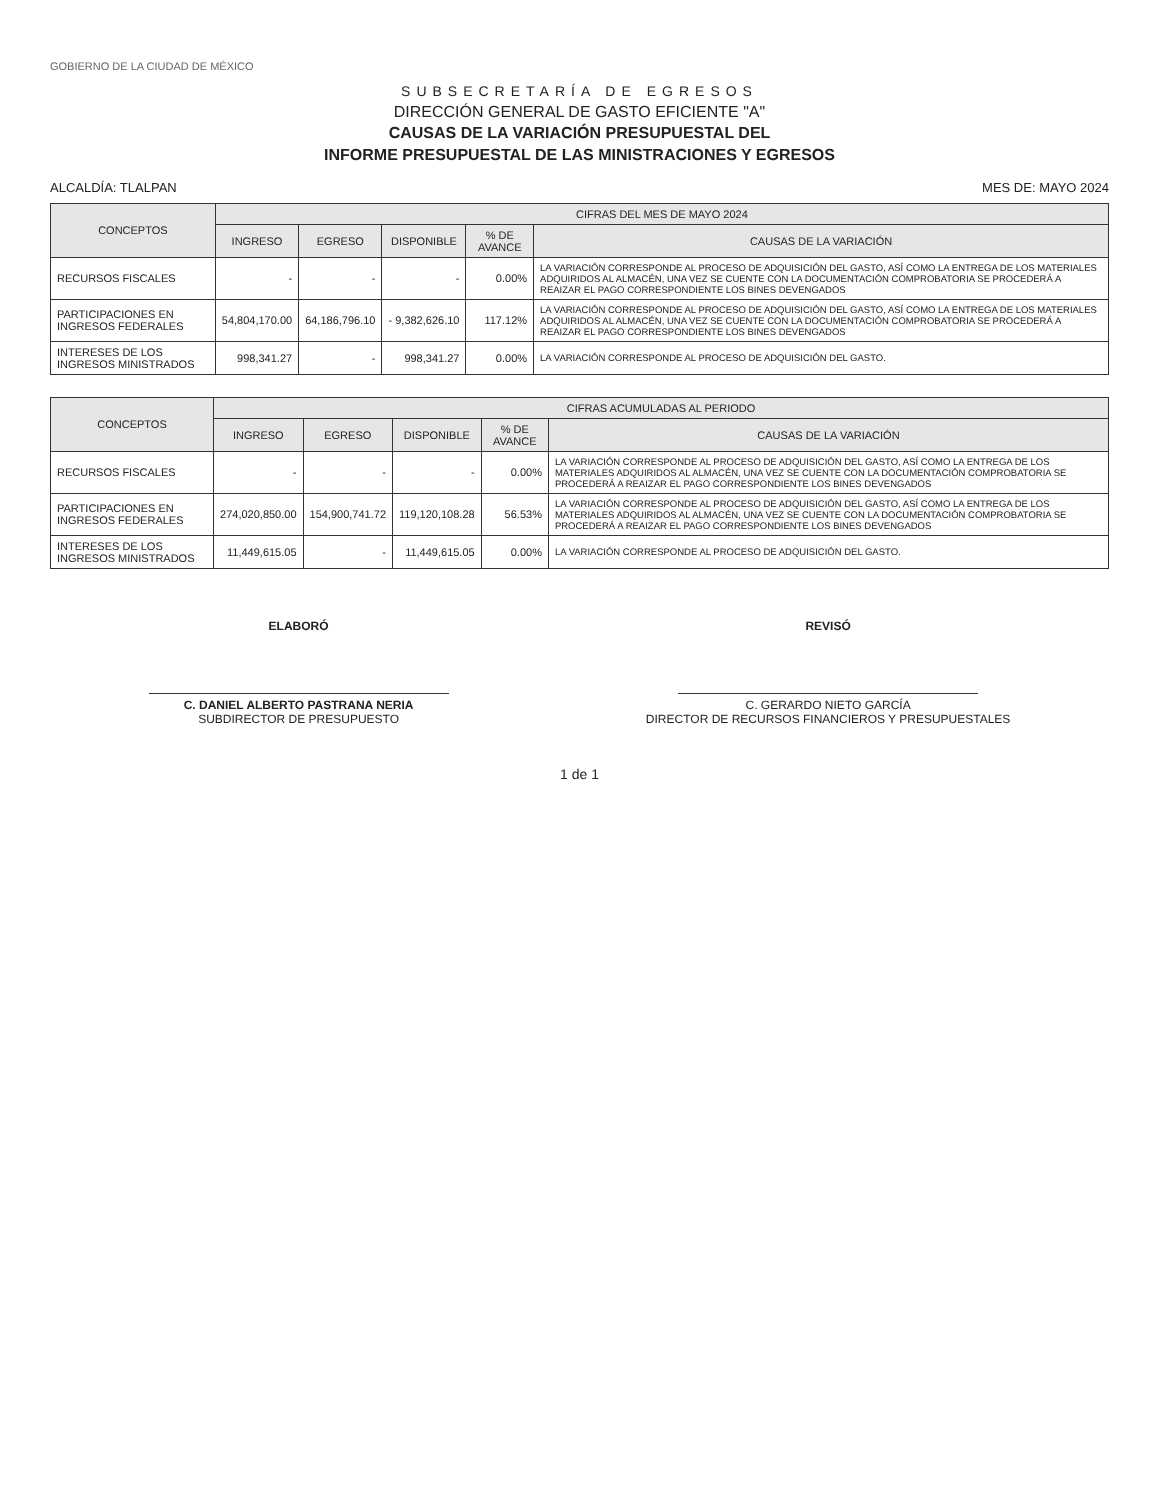GOBIERNO DE LA CIUDAD DE MÉXICO
SUBSECRETARÍA DE EGRESOS
DIRECCIÓN GENERAL DE GASTO EFICIENTE "A"
CAUSAS DE LA VARIACIÓN PRESUPUESTAL DEL
INFORME PRESUPUESTAL DE LAS MINISTRACIONES Y EGRESOS
ALCALDÍA: TLALPAN MES DE: MAYO 2024
| CONCEPTOS | CIFRAS DEL MES DE MAYO 2024 | | | | |
| --- | --- | --- | --- | --- | --- |
| | INGRESO | EGRESO | DISPONIBLE | % DE AVANCE | CAUSAS DE LA VARIACIÓN |
| RECURSOS FISCALES | - | - | - | 0.00% | LA VARIACIÓN CORRESPONDE AL PROCESO DE ADQUISICIÓN DEL GASTO, ASÍ COMO LA ENTREGA DE LOS MATERIALES ADQUIRIDOS AL ALMACÉN, UNA VEZ SE CUENTE CON LA DOCUMENTACIÓN COMPROBATORIA SE PROCEDERÁ A REAIZAR EL PAGO CORRESPONDIENTE LOS BINES DEVENGADOS |
| PARTICIPACIONES EN INGRESOS FEDERALES | 54,804,170.00 | 64,186,796.10 | - 9,382,626.10 | 117.12% | LA VARIACIÓN CORRESPONDE AL PROCESO DE ADQUISICIÓN DEL GASTO, ASÍ COMO LA ENTREGA DE LOS MATERIALES ADQUIRIDOS AL ALMACÉN, UNA VEZ SE CUENTE CON LA DOCUMENTACIÓN COMPROBATORIA SE PROCEDERÁ A REAIZAR EL PAGO CORRESPONDIENTE LOS BINES DEVENGADOS |
| INTERESES DE LOS INGRESOS MINISTRADOS | 998,341.27 | - | 998,341.27 | 0.00% | LA VARIACIÓN CORRESPONDE AL PROCESO DE ADQUISICIÓN DEL GASTO. |
| CONCEPTOS | CIFRAS ACUMULADAS AL PERIODO | | | | |
| --- | --- | --- | --- | --- | --- |
| | INGRESO | EGRESO | DISPONIBLE | % DE AVANCE | CAUSAS DE LA VARIACIÓN |
| RECURSOS FISCALES | - | - | - | 0.00% | LA VARIACIÓN CORRESPONDE AL PROCESO DE ADQUISICIÓN DEL GASTO, ASÍ COMO LA ENTREGA DE LOS MATERIALES ADQUIRIDOS AL ALMACÉN, UNA VEZ SE CUENTE CON LA DOCUMENTACIÓN COMPROBATORIA SE PROCEDERÁ A REAIZAR EL PAGO CORRESPONDIENTE LOS BINES DEVENGADOS |
| PARTICIPACIONES EN INGRESOS FEDERALES | 274,020,850.00 | 154,900,741.72 | 119,120,108.28 | 56.53% | LA VARIACIÓN CORRESPONDE AL PROCESO DE ADQUISICIÓN DEL GASTO, ASÍ COMO LA ENTREGA DE LOS MATERIALES ADQUIRIDOS AL ALMACÉN, UNA VEZ SE CUENTE CON LA DOCUMENTACIÓN COMPROBATORIA SE PROCEDERÁ A REAIZAR EL PAGO CORRESPONDIENTE LOS BINES DEVENGADOS |
| INTERESES DE LOS INGRESOS MINISTRADOS | 11,449,615.05 | - | 11,449,615.05 | 0.00% | LA VARIACIÓN CORRESPONDE AL PROCESO DE ADQUISICIÓN DEL GASTO. |
ELABORÓ
C. DANIEL ALBERTO PASTRANA NERIA
SUBDIRECTOR DE PRESUPUESTO
REVISÓ
C. GERARDO NIETO GARCÍA
DIRECTOR DE RECURSOS FINANCIEROS Y PRESUPUESTALES
1 de 1